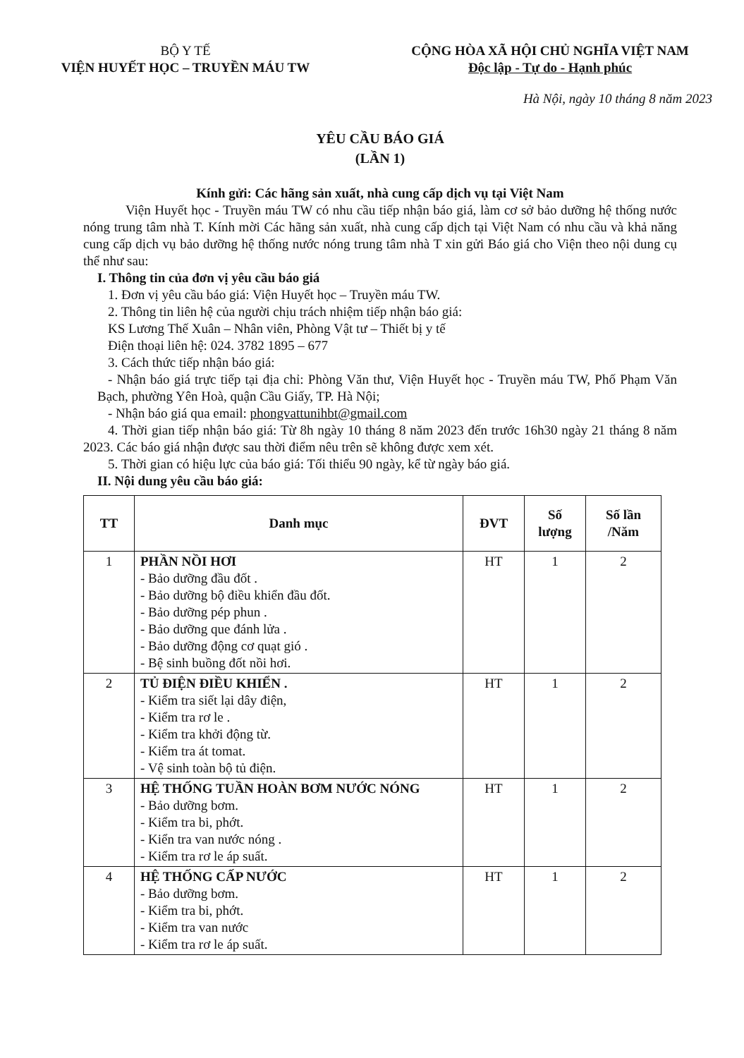BỘ Y TẾ
VIỆN HUYẾT HỌC – TRUYỀN MÁU TW
CỘNG HÒA XÃ HỘI CHỦ NGHĨA VIỆT NAM
Độc lập - Tự do - Hạnh phúc
Hà Nội, ngày 10 tháng 8 năm 2023
YÊU CẦU BÁO GIÁ
(LẦN 1)
Kính gửi: Các hãng sản xuất, nhà cung cấp dịch vụ tại Việt Nam
Viện Huyết học - Truyền máu TW có nhu cầu tiếp nhận báo giá, làm cơ sở bảo dưỡng hệ thống nước nóng trung tâm nhà T. Kính mời Các hãng sản xuất, nhà cung cấp dịch tại Việt Nam có nhu cầu và khả năng cung cấp dịch vụ bảo dưỡng hệ thống nước nóng trung tâm nhà T xin gửi Báo giá cho Viện theo nội dung cụ thể như sau:
I. Thông tin của đơn vị yêu cầu báo giá
1. Đơn vị yêu cầu báo giá: Viện Huyết học – Truyền máu TW.
2. Thông tin liên hệ của người chịu trách nhiệm tiếp nhận báo giá:
KS Lương Thế Xuân – Nhân viên, Phòng Vật tư – Thiết bị y tế
Điện thoại liên hệ: 024. 3782 1895 – 677
3. Cách thức tiếp nhận báo giá:
- Nhận báo giá trực tiếp tại địa chỉ: Phòng Văn thư, Viện Huyết học - Truyền máu TW, Phố Phạm Văn Bạch, phường Yên Hoà, quận Cầu Giấy, TP. Hà Nội;
- Nhận báo giá qua email: phongvattunihbt@gmail.com
4. Thời gian tiếp nhận báo giá: Từ 8h ngày 10 tháng 8 năm 2023 đến trước 16h30 ngày 21 tháng 8 năm 2023. Các báo giá nhận được sau thời điểm nêu trên sẽ không được xem xét.
5. Thời gian có hiệu lực của báo giá: Tối thiểu 90 ngày, kể từ ngày báo giá.
II. Nội dung yêu cầu báo giá:
| TT | Danh mục | ĐVT | Số lượng | Số lần /Năm |
| --- | --- | --- | --- | --- |
| 1 | PHẦN NỒI HƠI - Bảo dưỡng đầu đốt . - Bảo dưỡng bộ điều khiển đầu đốt. - Bảo dưỡng pép phun . - Bảo dưỡng que đánh lửa . - Bảo dưỡng động cơ quạt gió . - Bệ sinh buồng đốt nồi hơi. | HT | 1 | 2 |
| 2 | TỦ ĐIỆN ĐIỀU KHIỂN . - Kiểm tra siết lại dây điện, - Kiểm tra rơ le . - Kiểm tra khởi động từ. - Kiểm tra át tomat. - Vệ sinh toàn bộ tủ điện. | HT | 1 | 2 |
| 3 | HỆ THỐNG TUẦN HOÀN BƠM NƯỚC NÓNG - Bảo dưỡng bơm. - Kiểm tra bi, phớt. - Kiển tra van nước nóng . - Kiểm tra rơ le áp suất. | HT | 1 | 2 |
| 4 | HỆ THỐNG CẤP NƯỚC - Bảo dưỡng bơm. - Kiểm tra bi, phớt. - Kiểm tra van nước - Kiểm tra rơ le áp suất. | HT | 1 | 2 |